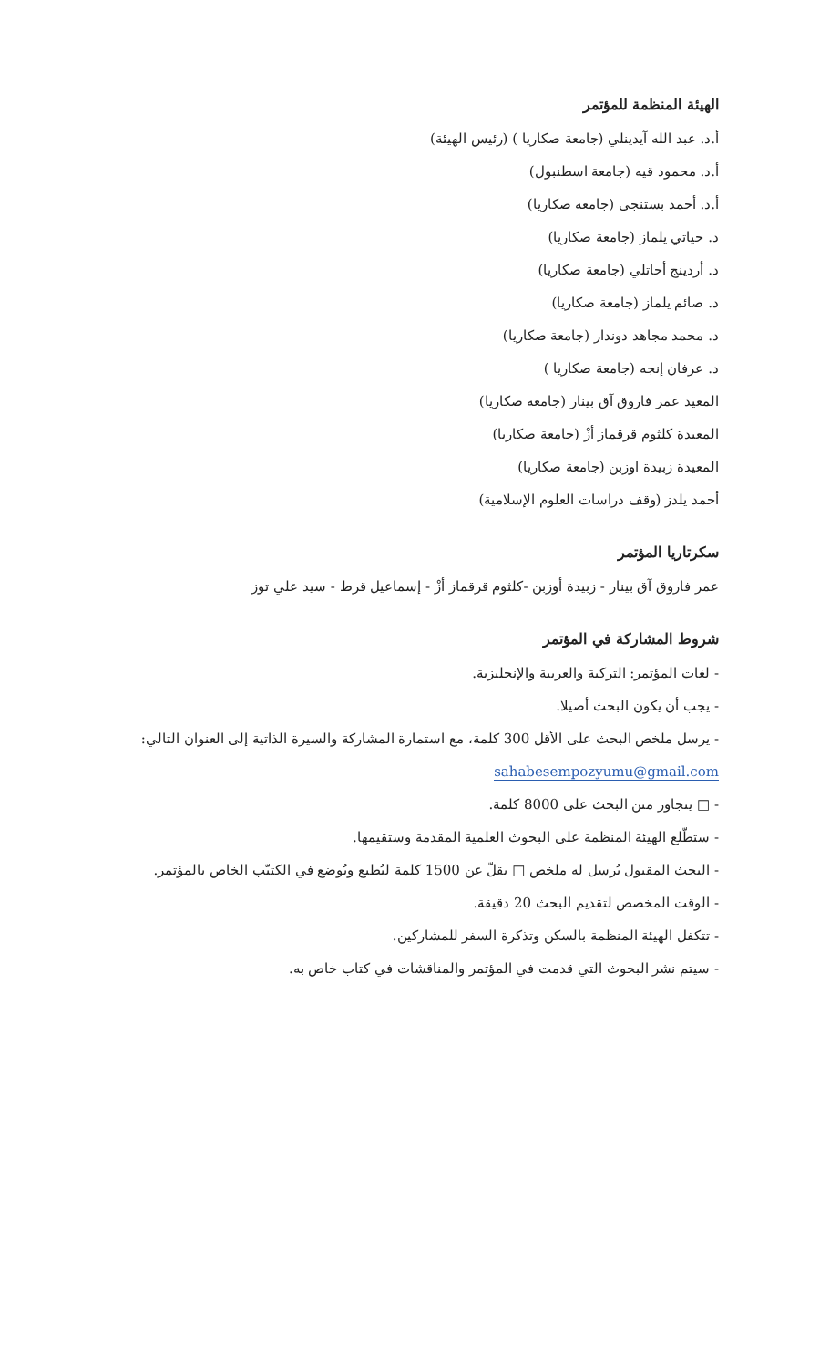الهيئة المنظمة للمؤتمر
أ.د. عبد الله آيدينلي (جامعة صكاريا ) (رئيس الهيئة)
أ.د. محمود قيه (جامعة اسطنبول)
أ.د. أحمد بستنجي (جامعة صكاريا)
د. حياتي يلماز (جامعة صكاريا)
د. أردينج أحاتلي (جامعة صكاريا)
د. صائم يلماز (جامعة صكاريا)
د. محمد مجاهد دوندار (جامعة صكاريا)
د. عرفان إنجه (جامعة صكاريا )
المعيد عمر فاروق آق بينار (جامعة صكاريا)
المعيدة كلثوم قرقماز أزْ (جامعة صكاريا)
المعيدة زبيدة اوزبن (جامعة صكاريا)
أحمد يلدز (وقف دراسات العلوم الإسلامية)
سكرتاريا المؤتمر
عمر فاروق آق بينار - زبيدة أوزبن -كلثوم قرقماز أزْ - إسماعيل قرط - سيد علي توز
شروط المشاركة في المؤتمر
- لغات المؤتمر: التركية والعربية والإنجليزية.
- يجب أن يكون البحث أصيلا.
- يرسل ملخص البحث على الأقل 300 كلمة، مع استمارة المشاركة والسيرة الذاتية إلى العنوان التالي:
sahabesempozyumu@gmail.com
- □ يتجاوز متن البحث على 8000 كلمة.
- ستطّلع الهيئة المنظمة على البحوث العلمية المقدمة وستقيمها.
- البحث المقبول يُرسل له ملخص □ يقلّ عن 1500 كلمة ليُطبع ويُوضع في الكتيّب الخاص بالمؤتمر.
- الوقت المخصص لتقديم البحث 20 دقيقة.
- تتكفل الهيئة المنظمة بالسكن وتذكرة السفر للمشاركين.
- سيتم نشر البحوث التي قدمت في المؤتمر والمناقشات في كتاب خاص به.